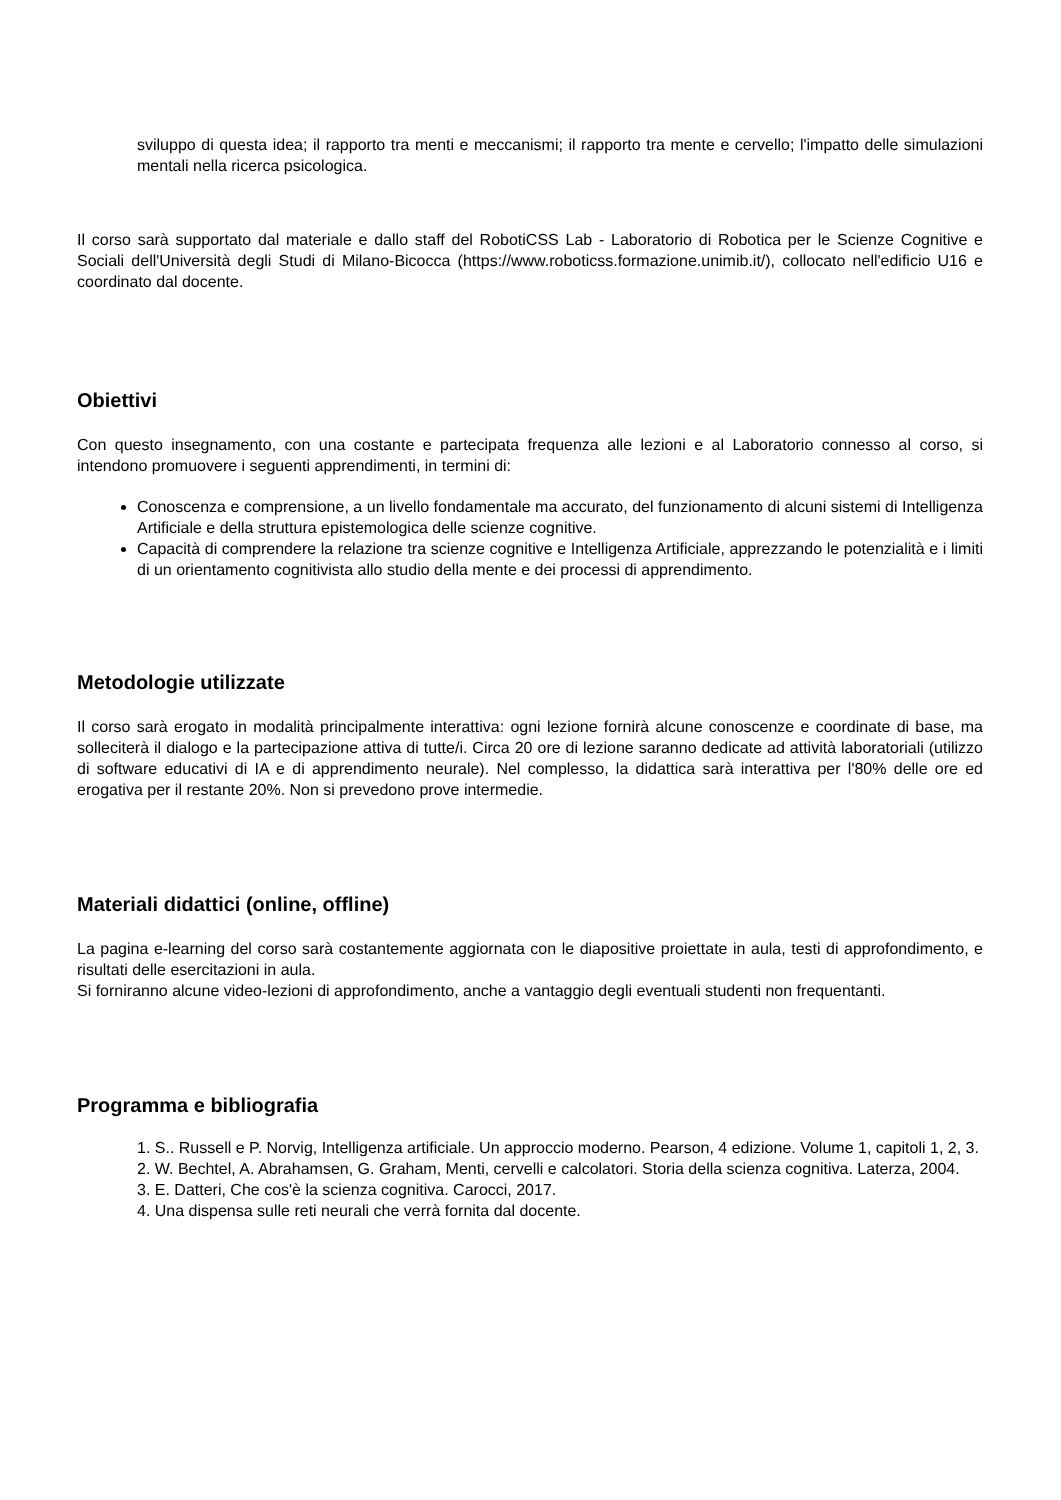sviluppo di questa idea; il rapporto tra menti e meccanismi; il rapporto tra mente e cervello; l'impatto delle simulazioni mentali nella ricerca psicologica.
Il corso sarà supportato dal materiale e dallo staff del RobotiCSS Lab - Laboratorio di Robotica per le Scienze Cognitive e Sociali dell'Università degli Studi di Milano-Bicocca (https://www.roboticss.formazione.unimib.it/), collocato nell'edificio U16 e coordinato dal docente.
Obiettivi
Con questo insegnamento, con una costante e partecipata frequenza alle lezioni e al Laboratorio connesso al corso, si intendono promuovere i seguenti apprendimenti, in termini di:
Conoscenza e comprensione, a un livello fondamentale ma accurato, del funzionamento di alcuni sistemi di Intelligenza Artificiale e della struttura epistemologica delle scienze cognitive.
Capacità di comprendere la relazione tra scienze cognitive e Intelligenza Artificiale, apprezzando le potenzialità e i limiti di un orientamento cognitivista allo studio della mente e dei processi di apprendimento.
Metodologie utilizzate
Il corso sarà erogato in modalità principalmente interattiva: ogni lezione fornirà alcune conoscenze e coordinate di base, ma solleciterà il dialogo e la partecipazione attiva di tutte/i. Circa 20 ore di lezione saranno dedicate ad attività laboratoriali (utilizzo di software educativi di IA e di apprendimento neurale). Nel complesso, la didattica sarà interattiva per l'80% delle ore ed erogativa per il restante 20%. Non si prevedono prove intermedie.
Materiali didattici (online, offline)
La pagina e-learning del corso sarà costantemente aggiornata con le diapositive proiettate in aula, testi di approfondimento, e risultati delle esercitazioni in aula.
Si forniranno alcune video-lezioni di approfondimento, anche a vantaggio degli eventuali studenti non frequentanti.
Programma e bibliografia
1. S.. Russell e P. Norvig, Intelligenza artificiale. Un approccio moderno. Pearson, 4 edizione. Volume 1, capitoli 1, 2, 3.
2. W. Bechtel, A. Abrahamsen, G. Graham, Menti, cervelli e calcolatori. Storia della scienza cognitiva. Laterza, 2004.
3. E. Datteri, Che cos'è la scienza cognitiva. Carocci, 2017.
4. Una dispensa sulle reti neurali che verrà fornita dal docente.